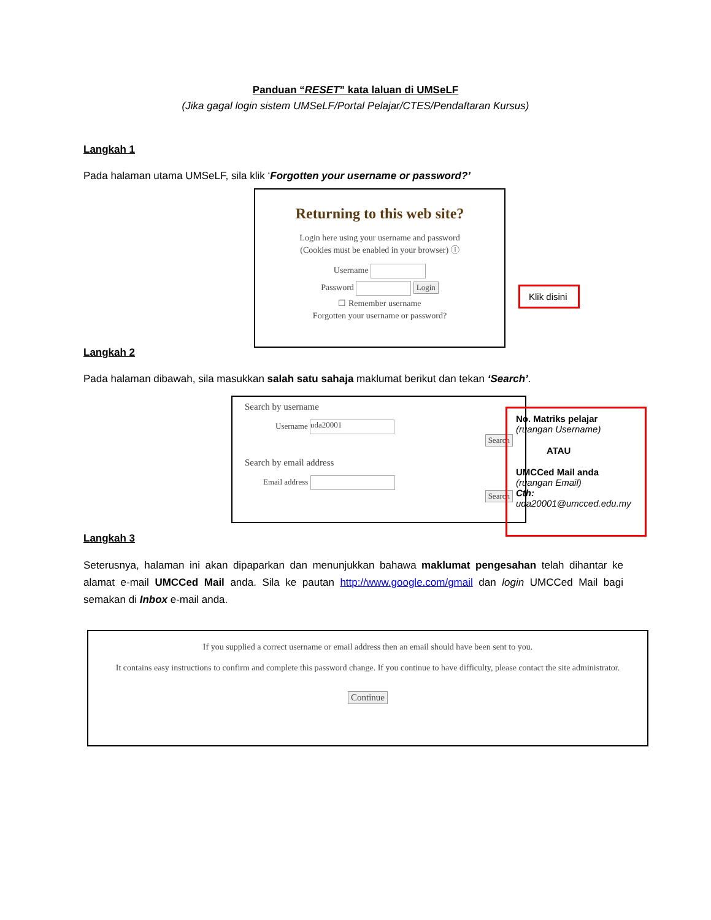Panduan “RESET” kata laluan di UMSeLF
(Jika gagal login sistem UMSeLF/Portal Pelajar/CTES/Pendaftaran Kursus)
Langkah 1
Pada halaman utama UMSeLF, sila klik ‘Forgotten your username or password?’
Returning to this web site?
Login here using your username and password
(Cookies must be enabled in your browser) ⓘ
Username
Password Login
☐ Remember username
Forgotten your username or password?
Klik disini
Langkah 2
Pada halaman dibawah, sila masukkan salah satu sahaja maklumat berikut dan tekan ‘Search’.
Search by username
Username uda20001
Search
Search by email address
Email address
Search
No. Matriks pelajar
(ruangan Username)
ATAU
UMCCed Mail anda
(ruangan Email)
Cth:
uda20001@umcced.edu.my
Langkah 3
Seterusnya, halaman ini akan dipaparkan dan menunjukkan bahawa maklumat pengesahan telah dihantar ke alamat e-mail UMCCed Mail anda. Sila ke pautan http://www.google.com/gmail dan login UMCCed Mail bagi semakan di Inbox e-mail anda.
If you supplied a correct username or email address then an email should have been sent to you.
It contains easy instructions to confirm and complete this password change. If you continue to have difficulty, please contact the site administrator.
Continue